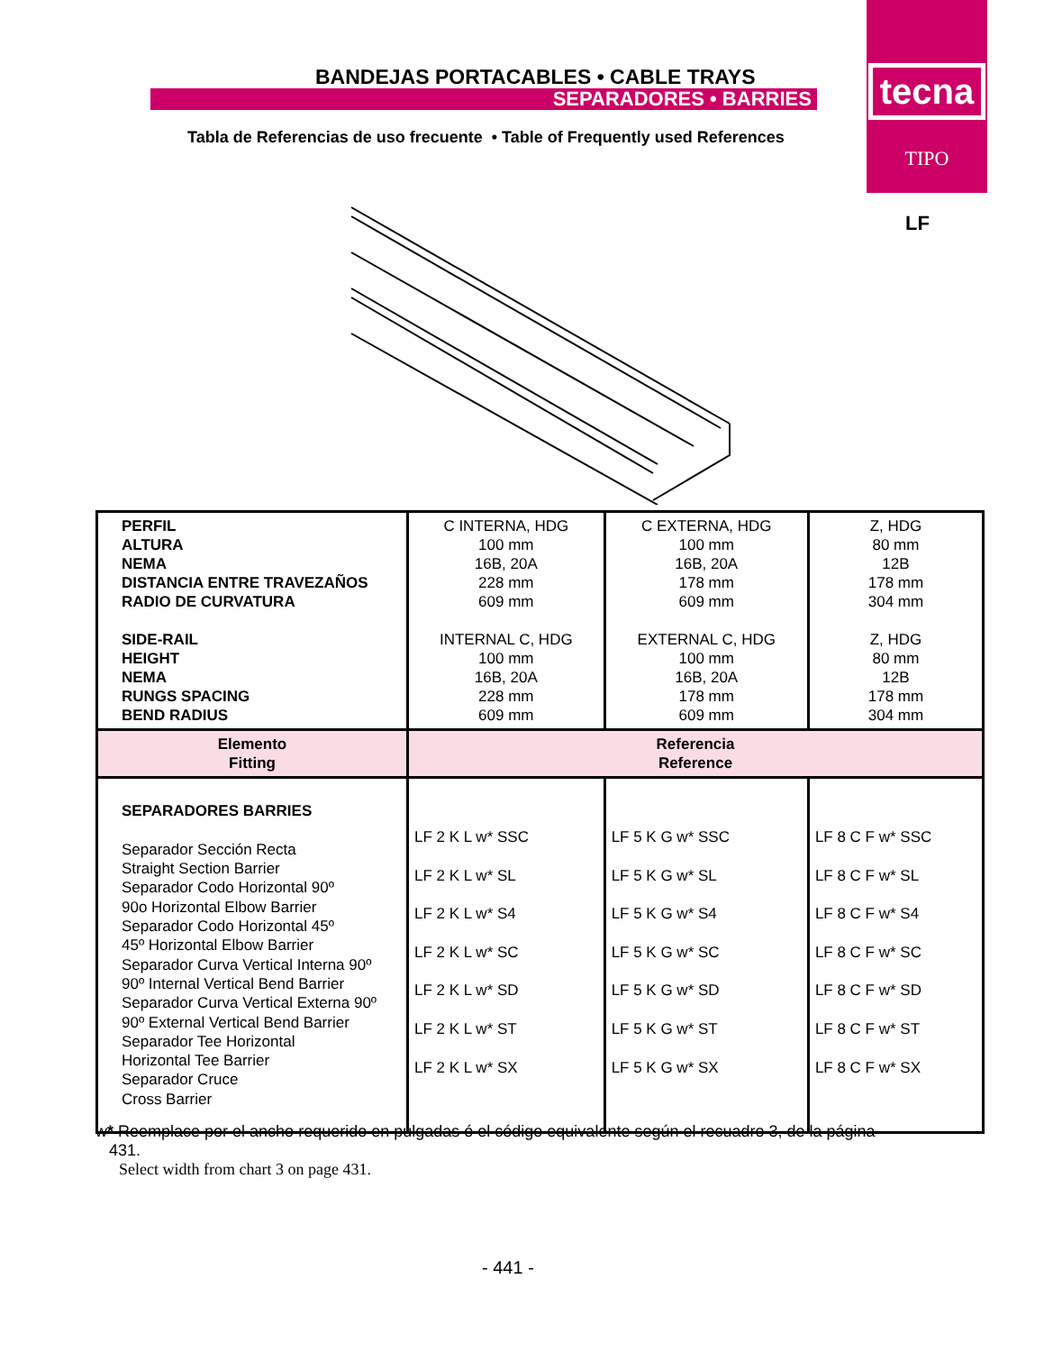BANDEJAS PORTACABLES • CABLE TRAYS
SEPARADORES • BARRIES
Tabla de Referencias de uso frecuente • Table of Frequently used References
tecna
TIPO
LF
| PERFIL ALTURA NEMA DISTANCIA ENTRE TRAVEZAÑOS RADIO DE CURVATURA SIDE-RAIL HEIGHT NEMA RUNGS SPACING BEND RADIUS | C INTERNA, HDG 100 mm 16B, 20A 228 mm 609 mm INTERNAL C, HDG 100 mm 16B, 20A 228 mm 609 mm | C EXTERNA, HDG 100 mm 16B, 20A 178 mm 609 mm EXTERNAL C, HDG 100 mm 16B, 20A 178 mm 609 mm | Z, HDG 80 mm 12B 178 mm 304 mm Z, HDG 80 mm 12B 178 mm 304 mm |
| Elemento Fitting | Referencia Reference | | |
| SEPARADORES BARRIES Separador Sección Recta Straight Section Barrier Separador Codo Horizontal 90º 90o Horizontal Elbow Barrier Separador Codo Horizontal 45º 45º Horizontal Elbow Barrier Separador Curva Vertical Interna 90º 90º Internal Vertical Bend Barrier Separador Curva Vertical Externa 90º 90º External Vertical Bend Barrier Separador Tee Horizontal Horizontal Tee Barrier Separador Cruce Cross Barrier | LF 2 K L w* SSC LF 2 K L w* SL LF 2 K L w* S4 LF 2 K L w* SC LF 2 K L w* SD LF 2 K L w* ST LF 2 K L w* SX | LF 5 K G w* SSC LF 5 K G w* SL LF 5 K G w* S4 LF 5 K G w* SC LF 5 K G w* SD LF 5 K G w* ST LF 5 K G w* SX | LF 8 C F w* SSC LF 8 C F w* SL LF 8 C F w* S4 LF 8 C F w* SC LF 8 C F w* SD LF 8 C F w* ST LF 8 C F w* SX |
w* Reemplace por el ancho requerido en pulgadas ó el código equivalente según el recuadro 3, de la página
431.
Select width from chart 3 on page 431.
- 441 -